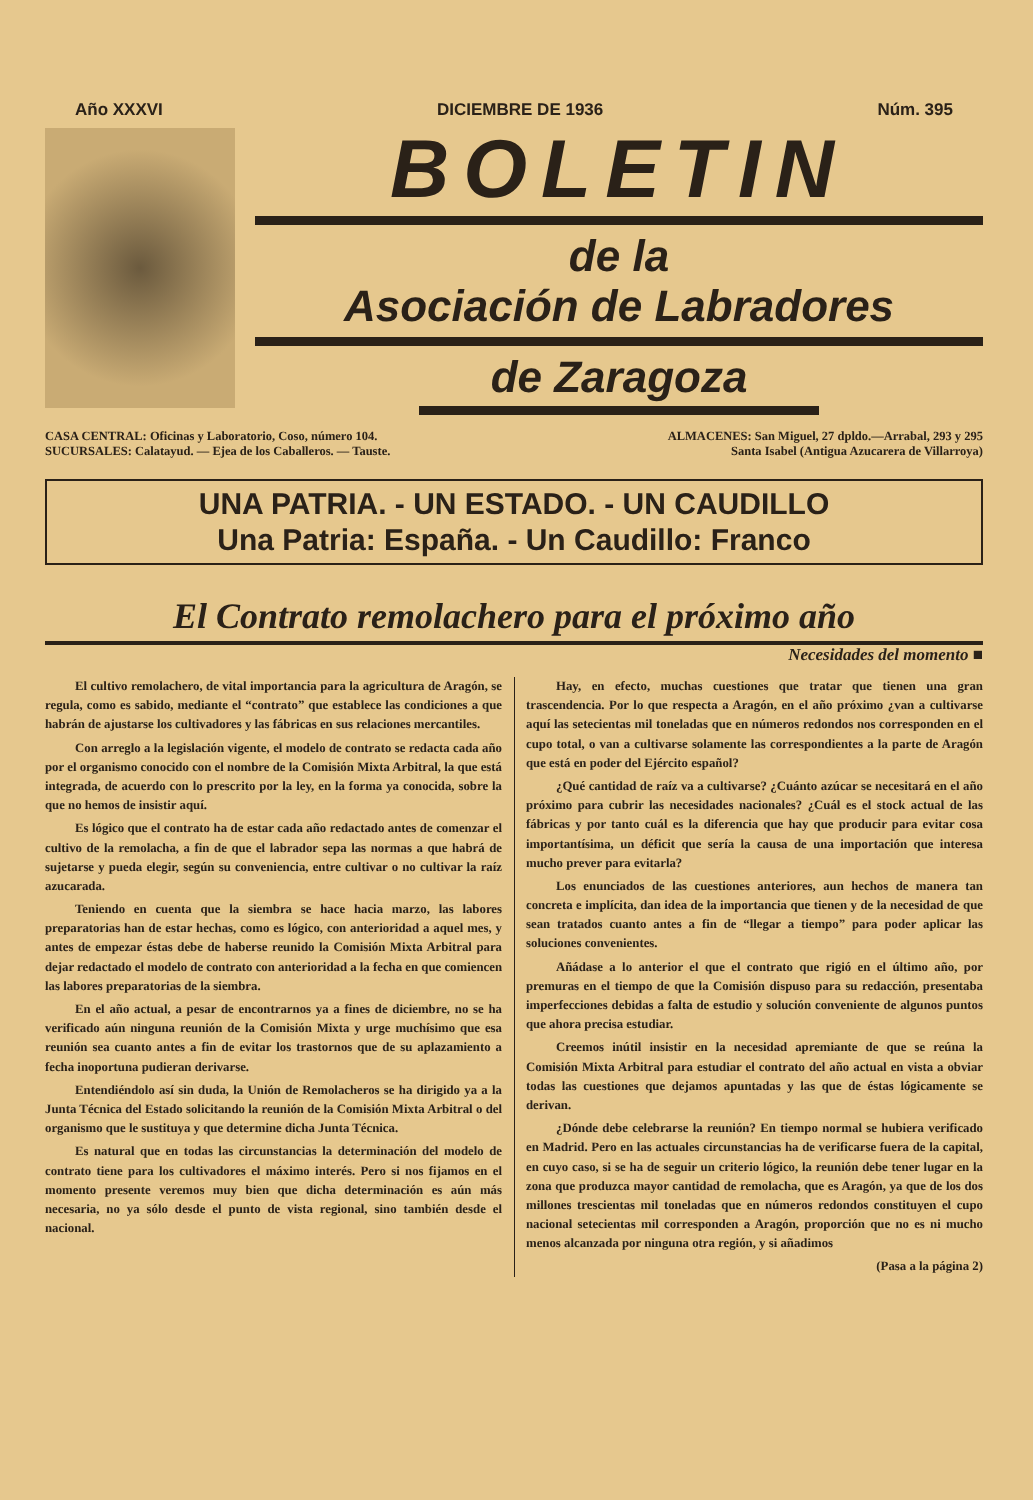Año XXXVI DICIEMBRE DE 1936 Núm. 395
BOLETIN
de la
Asociación de Labradores
de Zaragoza
CASA CENTRAL: Oficinas y Laboratorio, Coso, número 104.
SUCURSALES: Calatayud. — Ejea de los Caballeros. — Tauste.
ALMACENES: San Miguel, 27 dpldo.—Arrabal, 293 y 295
Santa Isabel (Antigua Azucarera de Villarroya)
UNA PATRIA. - UN ESTADO. - UN CAUDILLO
Una Patria: España. - Un Caudillo: Franco
El Contrato remolachero para el próximo año
Necesidades del momento ■
El cultivo remolachero, de vital importancia para la agricultura de Aragón, se regula, como es sabido, mediante el “contrato” que establece las condiciones a que habrán de ajustarse los cultivadores y las fábricas en sus relaciones mercantiles.
Con arreglo a la legislación vigente, el modelo de contrato se redacta cada año por el organismo conocido con el nombre de la Comisión Mixta Arbitral, la que está integrada, de acuerdo con lo prescrito por la ley, en la forma ya conocida, sobre la que no hemos de insistir aquí.
Es lógico que el contrato ha de estar cada año redactado antes de comenzar el cultivo de la remolacha, a fin de que el labrador sepa las normas a que habrá de sujetarse y pueda elegir, según su conveniencia, entre cultivar o no cultivar la raíz azucarada.
Teniendo en cuenta que la siembra se hace hacia marzo, las labores preparatorias han de estar hechas, como es lógico, con anterioridad a aquel mes, y antes de empezar éstas debe de haberse reunido la Comisión Mixta Arbitral para dejar redactado el modelo de contrato con anterioridad a la fecha en que comiencen las labores preparatorias de la siembra.
En el año actual, a pesar de encontrarnos ya a fines de diciembre, no se ha verificado aún ninguna reunión de la Comisión Mixta y urge muchísimo que esa reunión sea cuanto antes a fin de evitar los trastornos que de su aplazamiento a fecha inoportuna pudieran derivarse.
Entendiéndolo así sin duda, la Unión de Remolacheros se ha dirigido ya a la Junta Técnica del Estado solicitando la reunión de la Comisión Mixta Arbitral o del organismo que le sustituya y que determine dicha Junta Técnica.
Es natural que en todas las circunstancias la determinación del modelo de contrato tiene para los cultivadores el máximo interés. Pero si nos fijamos en el momento presente veremos muy bien que dicha determinación es aún más necesaria, no ya sólo desde el punto de vista regional, sino también desde el nacional.
Hay, en efecto, muchas cuestiones que tratar que tienen una gran trascendencia. Por lo que respecta a Aragón, en el año próximo ¿van a cultivarse aquí las setecientas mil toneladas que en números redondos nos corresponden en el cupo total, o van a cultivarse solamente las correspondientes a la parte de Aragón que está en poder del Ejército español?
¿Qué cantidad de raíz va a cultivarse? ¿Cuánto azúcar se necesitará en el año próximo para cubrir las necesidades nacionales? ¿Cuál es el stock actual de las fábricas y por tanto cuál es la diferencia que hay que producir para evitar cosa importantísima, un déficit que sería la causa de una importación que interesa mucho prever para evitarla?
Los enunciados de las cuestiones anteriores, aun hechos de manera tan concreta e implícita, dan idea de la importancia que tienen y de la necesidad de que sean tratados cuanto antes a fin de “llegar a tiempo” para poder aplicar las soluciones convenientes.
Añádase a lo anterior el que el contrato que rigió en el último año, por premuras en el tiempo de que la Comisión dispuso para su redacción, presentaba imperfecciones debidas a falta de estudio y solución conveniente de algunos puntos que ahora precisa estudiar.
Creemos inútil insistir en la necesidad apremiante de que se reúna la Comisión Mixta Arbitral para estudiar el contrato del año actual en vista a obviar todas las cuestiones que dejamos apuntadas y las que de éstas lógicamente se derivan.
¿Dónde debe celebrarse la reunión? En tiempo normal se hubiera verificado en Madrid. Pero en las actuales circunstancias ha de verificarse fuera de la capital, en cuyo caso, si se ha de seguir un criterio lógico, la reunión debe tener lugar en la zona que produzca mayor cantidad de remolacha, que es Aragón, ya que de los dos millones trescientas mil toneladas que en números redondos constituyen el cupo nacional setecientas mil corresponden a Aragón, proporción que no es ni mucho menos alcanzada por ninguna otra región, y si añadimos
(Pasa a la página 2)